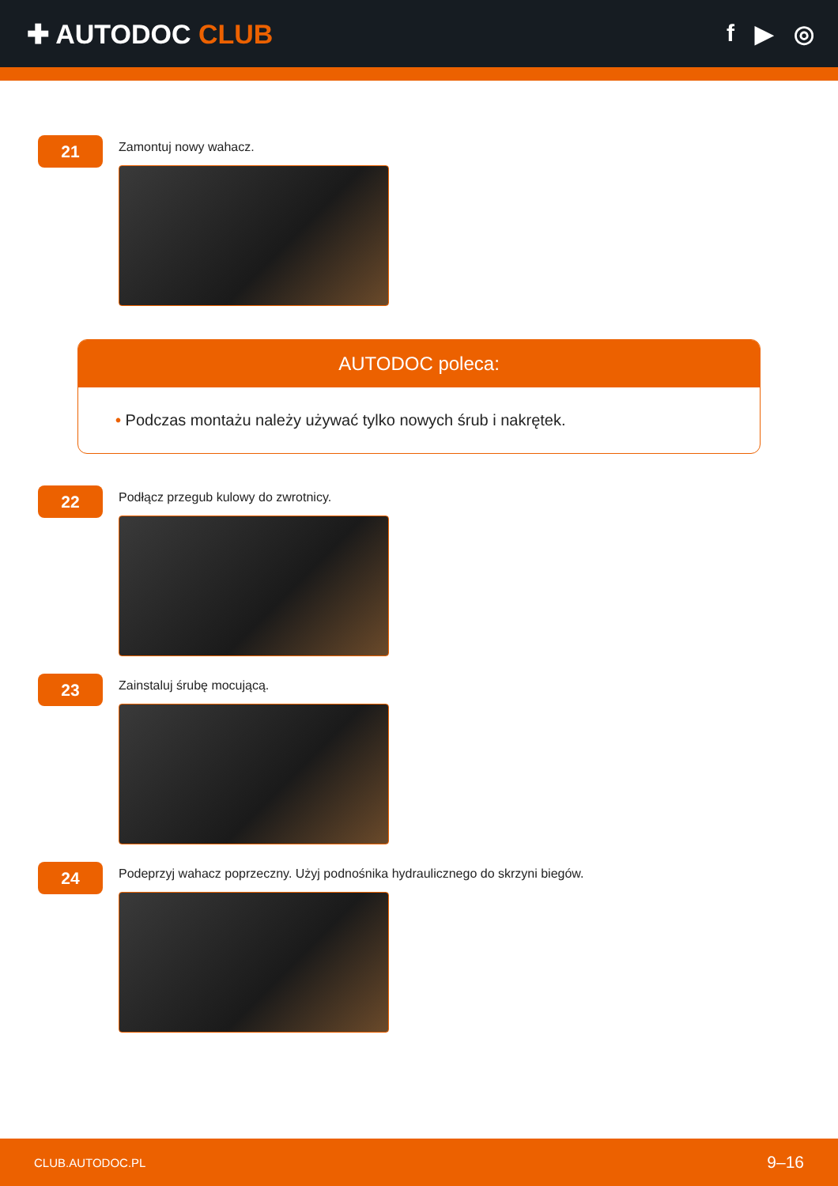✚ AUTODOC CLUB f ▶ ◎
21
Zamontuj nowy wahacz.
AUTODOC poleca:
• Podczas montażu należy używać tylko nowych śrub i nakrętek.
22
Podłącz przegub kulowy do zwrotnicy.
23
Zainstaluj śrubę mocującą.
24
Podeprzyj wahacz poprzeczny. Użyj podnośnika hydraulicznego do skrzyni biegów.
CLUB.AUTODOC.PL 9–16